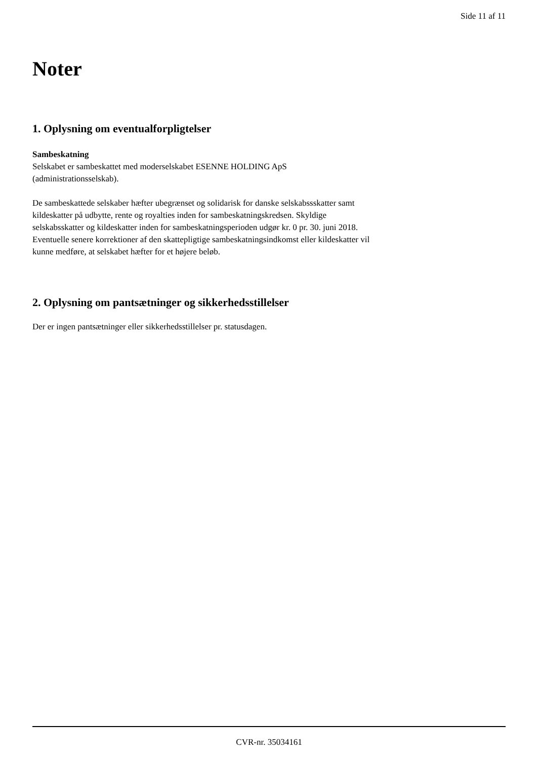Side 11 af 11
Noter
1. Oplysning om eventualforpligtelser
Sambeskatning
Selskabet er sambeskattet med moderselskabet ESENNE HOLDING ApS
(administrationsselskab).
De sambeskattede selskaber hæfter ubegrænset og solidarisk for danske selskabssskatter samt
kildeskatter på udbytte, rente og royalties inden for sambeskatningskredsen. Skyldige
selskabsskatter og kildeskatter inden for sambeskatningsperioden udgør kr. 0 pr. 30. juni 2018.
Eventuelle senere korrektioner af den skattepligtige sambeskatningsindkomst eller kildeskatter vil
kunne medføre, at selskabet hæfter for et højere beløb.
2. Oplysning om pantsætninger og sikkerhedsstillelser
Der er ingen pantsætninger eller sikkerhedsstillelser pr. statusdagen.
CVR-nr. 35034161